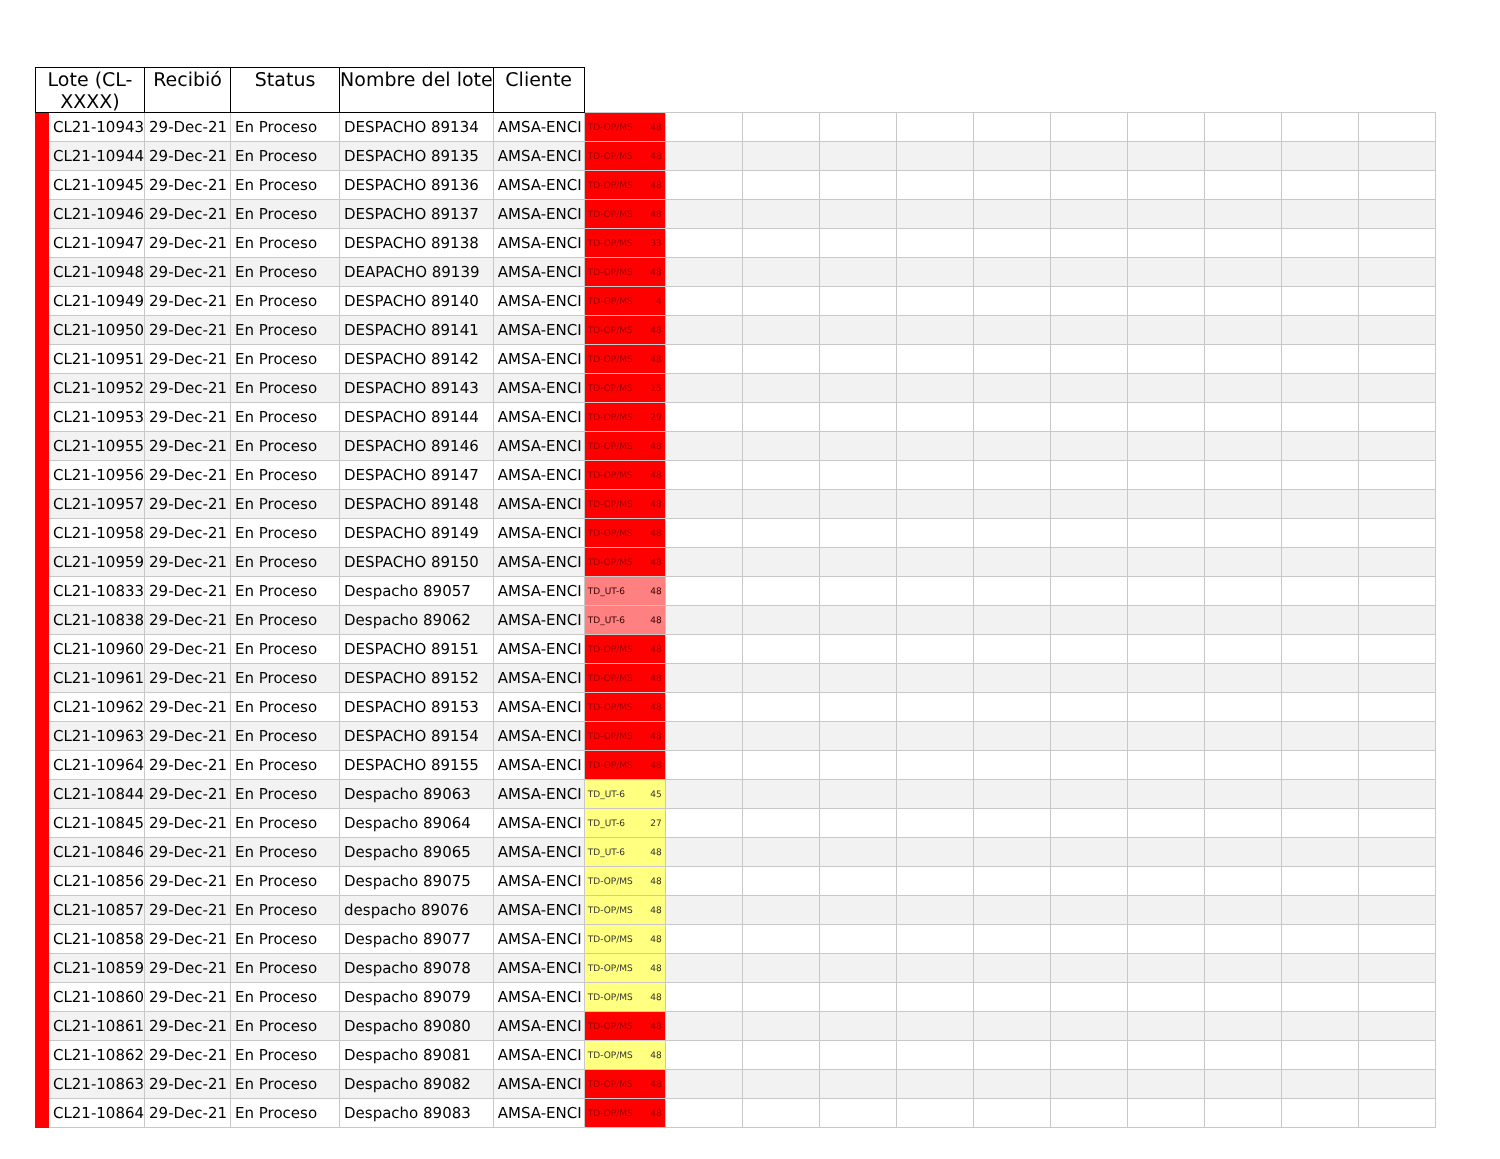| Lote (CL- XXXX) | | Recibió | Status | Nombre del lote | Cliente | | | | | | | | | | | |
| --- | --- | --- | --- | --- | --- | --- | --- | --- | --- | --- | --- | --- | --- | --- | --- | --- |
| | CL21-10943 | 29-Dec-21 | En Proceso | DESPACHO 89134 | AMSA-ENCI | TD-OP/MS 48 | | | | | | | | | | |
| | CL21-10944 | 29-Dec-21 | En Proceso | DESPACHO 89135 | AMSA-ENCI | TD-OP/MS 48 | | | | | | | | | | |
| | CL21-10945 | 29-Dec-21 | En Proceso | DESPACHO 89136 | AMSA-ENCI | TD-OP/MS 48 | | | | | | | | | | |
| | CL21-10946 | 29-Dec-21 | En Proceso | DESPACHO 89137 | AMSA-ENCI | TD-OP/MS 48 | | | | | | | | | | |
| | CL21-10947 | 29-Dec-21 | En Proceso | DESPACHO 89138 | AMSA-ENCI | TD-OP/MS 33 | | | | | | | | | | |
| | CL21-10948 | 29-Dec-21 | En Proceso | DEAPACHO 89139 | AMSA-ENCI | TD-OP/MS 48 | | | | | | | | | | |
| | CL21-10949 | 29-Dec-21 | En Proceso | DESPACHO 89140 | AMSA-ENCI | TD-OP/MS 4 | | | | | | | | | | |
| | CL21-10950 | 29-Dec-21 | En Proceso | DESPACHO 89141 | AMSA-ENCI | TD-OP/MS 48 | | | | | | | | | | |
| | CL21-10951 | 29-Dec-21 | En Proceso | DESPACHO 89142 | AMSA-ENCI | TD-OP/MS 48 | | | | | | | | | | |
| | CL21-10952 | 29-Dec-21 | En Proceso | DESPACHO 89143 | AMSA-ENCI | TD-OP/MS 15 | | | | | | | | | | |
| | CL21-10953 | 29-Dec-21 | En Proceso | DESPACHO 89144 | AMSA-ENCI | TD-OP/MS 29 | | | | | | | | | | |
| | CL21-10955 | 29-Dec-21 | En Proceso | DESPACHO 89146 | AMSA-ENCI | TD-OP/MS 48 | | | | | | | | | | |
| | CL21-10956 | 29-Dec-21 | En Proceso | DESPACHO 89147 | AMSA-ENCI | TD-OP/MS 48 | | | | | | | | | | |
| | CL21-10957 | 29-Dec-21 | En Proceso | DESPACHO 89148 | AMSA-ENCI | TD-OP/MS 48 | | | | | | | | | | |
| | CL21-10958 | 29-Dec-21 | En Proceso | DESPACHO 89149 | AMSA-ENCI | TD-OP/MS 48 | | | | | | | | | | |
| | CL21-10959 | 29-Dec-21 | En Proceso | DESPACHO 89150 | AMSA-ENCI | TD-OP/MS 48 | | | | | | | | | | |
| | CL21-10833 | 29-Dec-21 | En Proceso | Despacho 89057 | AMSA-ENCI | TD_UT-6 48 | | | | | | | | | | |
| | CL21-10838 | 29-Dec-21 | En Proceso | Despacho 89062 | AMSA-ENCI | TD_UT-6 48 | | | | | | | | | | |
| | CL21-10960 | 29-Dec-21 | En Proceso | DESPACHO 89151 | AMSA-ENCI | TD-OP/MS 48 | | | | | | | | | | |
| | CL21-10961 | 29-Dec-21 | En Proceso | DESPACHO 89152 | AMSA-ENCI | TD-OP/MS 48 | | | | | | | | | | |
| | CL21-10962 | 29-Dec-21 | En Proceso | DESPACHO 89153 | AMSA-ENCI | TD-OP/MS 48 | | | | | | | | | | |
| | CL21-10963 | 29-Dec-21 | En Proceso | DESPACHO 89154 | AMSA-ENCI | TD-OP/MS 48 | | | | | | | | | | |
| | CL21-10964 | 29-Dec-21 | En Proceso | DESPACHO 89155 | AMSA-ENCI | TD-OP/MS 48 | | | | | | | | | | |
| | CL21-10844 | 29-Dec-21 | En Proceso | Despacho 89063 | AMSA-ENCI | TD_UT-6 45 | | | | | | | | | | |
| | CL21-10845 | 29-Dec-21 | En Proceso | Despacho 89064 | AMSA-ENCI | TD_UT-6 27 | | | | | | | | | | |
| | CL21-10846 | 29-Dec-21 | En Proceso | Despacho 89065 | AMSA-ENCI | TD_UT-6 48 | | | | | | | | | | |
| | CL21-10856 | 29-Dec-21 | En Proceso | Despacho 89075 | AMSA-ENCI | TD-OP/MS 48 | | | | | | | | | | |
| | CL21-10857 | 29-Dec-21 | En Proceso | despacho 89076 | AMSA-ENCI | TD-OP/MS 48 | | | | | | | | | | |
| | CL21-10858 | 29-Dec-21 | En Proceso | Despacho 89077 | AMSA-ENCI | TD-OP/MS 48 | | | | | | | | | | |
| | CL21-10859 | 29-Dec-21 | En Proceso | Despacho 89078 | AMSA-ENCI | TD-OP/MS 48 | | | | | | | | | | |
| | CL21-10860 | 29-Dec-21 | En Proceso | Despacho 89079 | AMSA-ENCI | TD-OP/MS 48 | | | | | | | | | | |
| | CL21-10861 | 29-Dec-21 | En Proceso | Despacho 89080 | AMSA-ENCI | TD-OP/MS 48 | | | | | | | | | | |
| | CL21-10862 | 29-Dec-21 | En Proceso | Despacho 89081 | AMSA-ENCI | TD-OP/MS 48 | | | | | | | | | | |
| | CL21-10863 | 29-Dec-21 | En Proceso | Despacho 89082 | AMSA-ENCI | TD-OP/MS 48 | | | | | | | | | | |
| | CL21-10864 | 29-Dec-21 | En Proceso | Despacho 89083 | AMSA-ENCI | TD-OP/MS 48 | | | | | | | | | | |